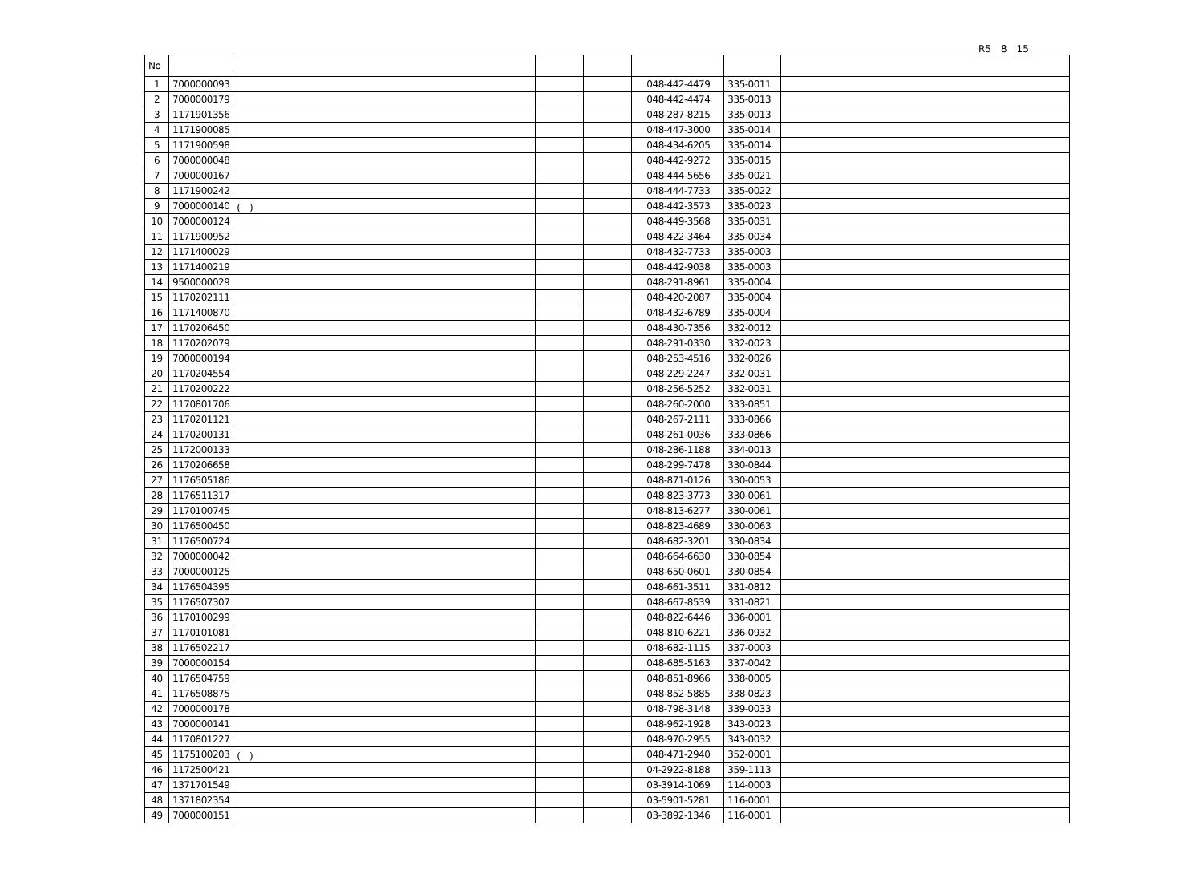R5　8　15
| No | | | | | | | |
| --- | --- | --- | --- | --- | --- | --- | --- |
| 1 | 7000000093 | | | | 048-442-4479 | 335-0011 | |
| 2 | 7000000179 | | | | 048-442-4474 | 335-0013 | |
| 3 | 1171901356 | | | | 048-287-8215 | 335-0013 | |
| 4 | 1171900085 | | | | 048-447-3000 | 335-0014 | |
| 5 | 1171900598 | | | | 048-434-6205 | 335-0014 | |
| 6 | 7000000048 | | | | 048-442-9272 | 335-0015 | |
| 7 | 7000000167 | | | | 048-444-5656 | 335-0021 | |
| 8 | 1171900242 | | | | 048-444-7733 | 335-0022 | |
| 9 | 7000000140 | ( ) | | | 048-442-3573 | 335-0023 | |
| 10 | 7000000124 | | | | 048-449-3568 | 335-0031 | |
| 11 | 1171900952 | | | | 048-422-3464 | 335-0034 | |
| 12 | 1171400029 | | | | 048-432-7733 | 335-0003 | |
| 13 | 1171400219 | | | | 048-442-9038 | 335-0003 | |
| 14 | 9500000029 | | | | 048-291-8961 | 335-0004 | |
| 15 | 1170202111 | | | | 048-420-2087 | 335-0004 | |
| 16 | 1171400870 | | | | 048-432-6789 | 335-0004 | |
| 17 | 1170206450 | | | | 048-430-7356 | 332-0012 | |
| 18 | 1170202079 | | | | 048-291-0330 | 332-0023 | |
| 19 | 7000000194 | | | | 048-253-4516 | 332-0026 | |
| 20 | 1170204554 | | | | 048-229-2247 | 332-0031 | |
| 21 | 1170200222 | | | | 048-256-5252 | 332-0031 | |
| 22 | 1170801706 | | | | 048-260-2000 | 333-0851 | |
| 23 | 1170201121 | | | | 048-267-2111 | 333-0866 | |
| 24 | 1170200131 | | | | 048-261-0036 | 333-0866 | |
| 25 | 1172000133 | | | | 048-286-1188 | 334-0013 | |
| 26 | 1170206658 | | | | 048-299-7478 | 330-0844 | |
| 27 | 1176505186 | | | | 048-871-0126 | 330-0053 | |
| 28 | 1176511317 | | | | 048-823-3773 | 330-0061 | |
| 29 | 1170100745 | | | | 048-813-6277 | 330-0061 | |
| 30 | 1176500450 | | | | 048-823-4689 | 330-0063 | |
| 31 | 1176500724 | | | | 048-682-3201 | 330-0834 | |
| 32 | 7000000042 | | | | 048-664-6630 | 330-0854 | |
| 33 | 7000000125 | | | | 048-650-0601 | 330-0854 | |
| 34 | 1176504395 | | | | 048-661-3511 | 331-0812 | |
| 35 | 1176507307 | | | | 048-667-8539 | 331-0821 | |
| 36 | 1170100299 | | | | 048-822-6446 | 336-0001 | |
| 37 | 1170101081 | | | | 048-810-6221 | 336-0932 | |
| 38 | 1176502217 | | | | 048-682-1115 | 337-0003 | |
| 39 | 7000000154 | | | | 048-685-5163 | 337-0042 | |
| 40 | 1176504759 | | | | 048-851-8966 | 338-0005 | |
| 41 | 1176508875 | | | | 048-852-5885 | 338-0823 | |
| 42 | 7000000178 | | | | 048-798-3148 | 339-0033 | |
| 43 | 7000000141 | | | | 048-962-1928 | 343-0023 | |
| 44 | 1170801227 | | | | 048-970-2955 | 343-0032 | |
| 45 | 1175100203 | ( ) | | | 048-471-2940 | 352-0001 | |
| 46 | 1172500421 | | | | 04-2922-8188 | 359-1113 | |
| 47 | 1371701549 | | | | 03-3914-1069 | 114-0003 | |
| 48 | 1371802354 | | | | 03-5901-5281 | 116-0001 | |
| 49 | 7000000151 | | | | 03-3892-1346 | 116-0001 | |